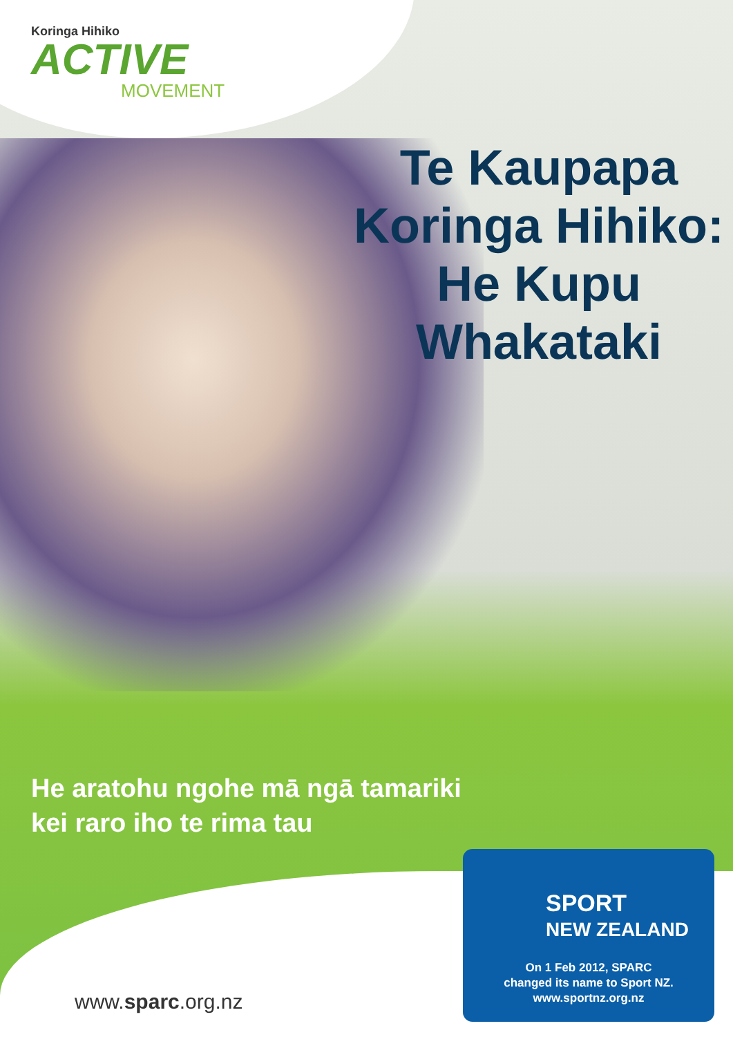Koringa Hihiko
ACTIVE
MOVEMENT
Te Kaupapa Koringa Hihiko: He Kupu Whakataki
He aratohu ngohe mā ngā tamariki
kei raro iho te rima tau
www.sparc.org.nz
SPORT
NEW ZEALAND
On 1 Feb 2012, SPARC
changed its name to Sport NZ.
www.sportnz.org.nz